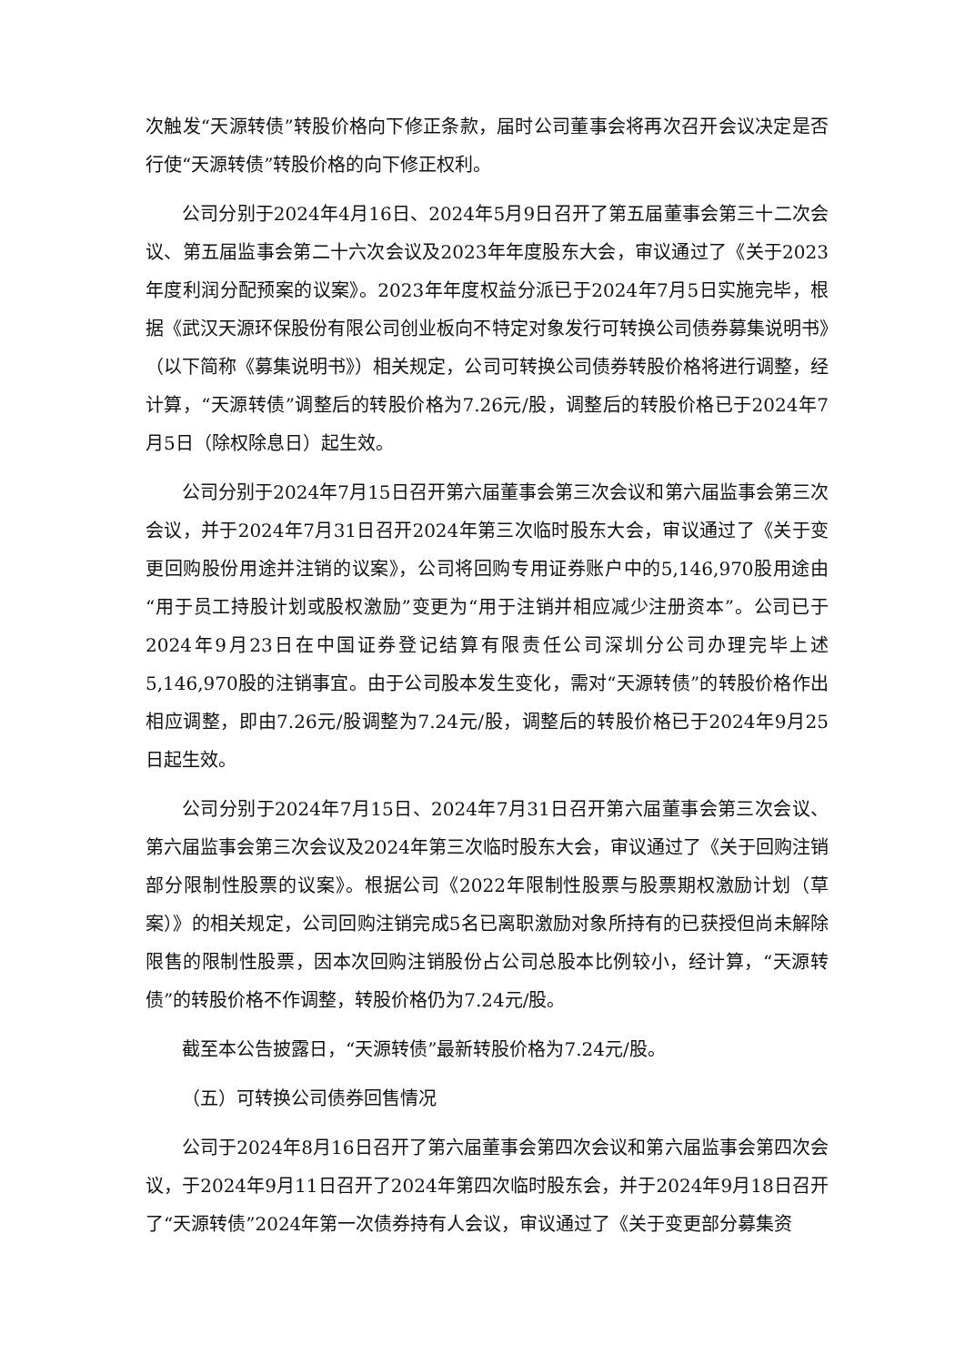次触发“天源转债”转股价格向下修正条款，届时公司董事会将再次召开会议决定是否行使“天源转债”转股价格的向下修正权利。
公司分别于2024年4月16日、2024年5月9日召开了第五届董事会第三十二次会议、第五届监事会第二十六次会议及2023年年度股东大会，审议通过了《关于2023年度利润分配预案的议案》。2023年年度权益分派已于2024年7月5日实施完毕，根据《武汉天源环保股份有限公司创业板向不特定对象发行可转换公司债券募集说明书》（以下简称《募集说明书》）相关规定，公司可转换公司债券转股价格将进行调整，经计算，“天源转债”调整后的转股价格为7.26元/股，调整后的转股价格已于2024年7月5日（除权除息日）起生效。
公司分别于2024年7月15日召开第六届董事会第三次会议和第六届监事会第三次会议，并于2024年7月31日召开2024年第三次临时股东大会，审议通过了《关于变更回购股份用途并注销的议案》，公司将回购专用证券账户中的5,146,970股用途由“用于员工持股计划或股权激励”变更为“用于注销并相应减少注册资本”。公司已于2024年9月23日在中国证券登记结算有限责任公司深圳分公司办理完毕上述5,146,970股的注销事宜。由于公司股本发生变化，需对“天源转债”的转股价格作出相应调整，即由7.26元/股调整为7.24元/股，调整后的转股价格已于2024年9月25日起生效。
公司分别于2024年7月15日、2024年7月31日召开第六届董事会第三次会议、第六届监事会第三次会议及2024年第三次临时股东大会，审议通过了《关于回购注销部分限制性股票的议案》。根据公司《2022年限制性股票与股票期权激励计划（草案）》的相关规定，公司回购注销完成5名已离职激励对象所持有的已获授但尚未解除限售的限制性股票，因本次回购注销股份占公司总股本比例较小，经计算，“天源转债”的转股价格不作调整，转股价格仍为7.24元/股。
截至本公告披露日，“天源转债”最新转股价格为7.24元/股。
（五）可转换公司债券回售情况
公司于2024年8月16日召开了第六届董事会第四次会议和第六届监事会第四次会议，于2024年9月11日召开了2024年第四次临时股东会，并于2024年9月18日召开了“天源转债”2024年第一次债券持有人会议，审议通过了《关于变更部分募集资